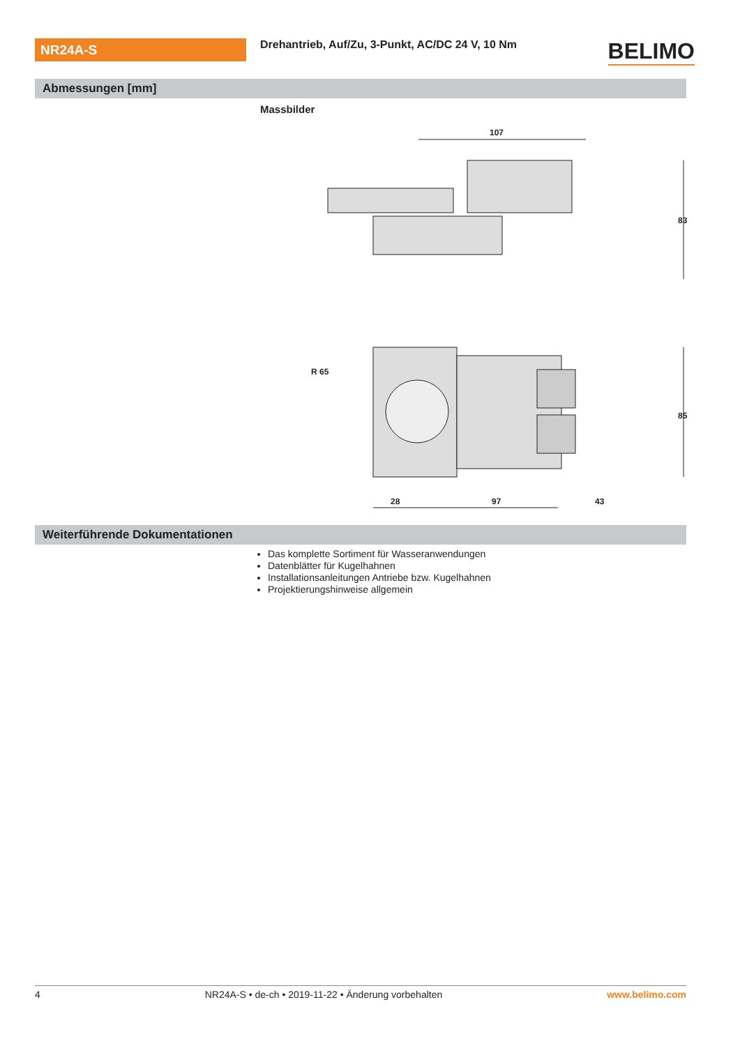NR24A-S
Drehantrieb, Auf/Zu, 3-Punkt, AC/DC 24 V, 10 Nm
BELIMO
Abmessungen [mm]
Massbilder
107
83
R 65
28
97
43
85
Weiterführende Dokumentationen
Das komplette Sortiment für Wasseranwendungen
Datenblätter für Kugelhahnen
Installationsanleitungen Antriebe bzw. Kugelhahnen
Projektierungshinweise allgemein
4 NR24A-S • de-ch • 2019-11-22 • Änderung vorbehalten www.belimo.com